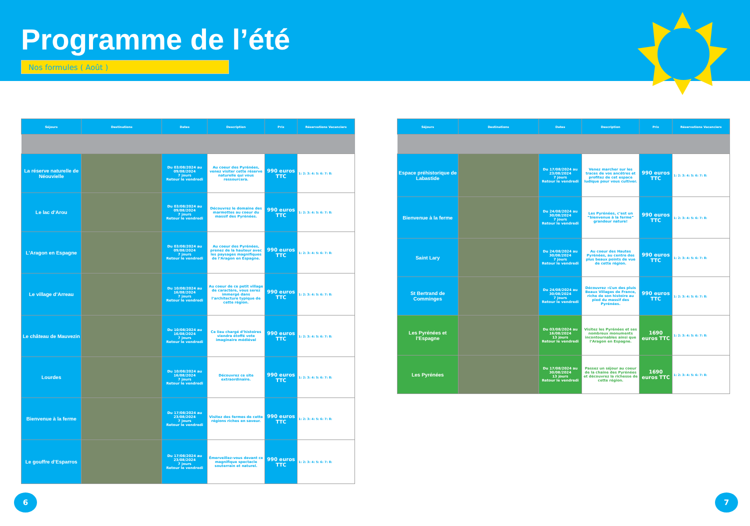Programme de l’été
Nos formules ( Août )
| Séjours | Destinations | Dates | Description | Prix | Réservations Vacanciers |
| --- | --- | --- | --- | --- | --- |
| La réserve naturelle de Néouvielle | | Du 03/08/2024 au 09/08/2024 7 jours Retour le vendredi | Au coeur des Pyrénées, venez visiter cette réserve naturelle qui vous ressourcera. | 990 euros TTC | 1: 2: 3: 4: 5: 6: 7: 8: |
| Le lac d’Arou | | Du 03/08/2024 au 09/08/2024 7 jours Retour le vendredi | Découvrez le domaine des marmottes au coeur du massif des Pyrénées. | 990 euros TTC | 1: 2: 3: 4: 5: 6: 7: 8: |
| L’Aragon en Espagne | | Du 03/08/2024 au 09/08/2024 7 jours Retour le vendredi | Au coeur des Pyrénées, prenez de la hauteur avec les paysages magnifiques de l’Aragon en Espagne. | 990 euros TTC | 1: 2: 3: 4: 5: 6: 7: 8: |
| Le village d’Arreau | | Du 10/08/2024 au 16/08/2024 7 jours Retour le vendredi | Au coeur de ce petit village de caractère, vous serez immergé dans l’architecture typique de cette région. | 990 euros TTC | 1: 2: 3: 4: 5: 6: 7: 8: |
| Le château de Mauvezin | | Du 10/08/2024 au 16/08/2024 7 jours Retour le vendredi | Ce lieu chargé d’histoires viendra étoffé vote imaginaire médiéval | 990 euros TTC | 1: 2: 3: 4: 5: 6: 7: 8: |
| Lourdes | | Du 10/08/2024 au 16/08/2024 7 jours Retour le vendredi | Découvrez ce site extraordinaire. | 990 euros TTC | 1: 2: 3: 4: 5: 6: 7: 8: |
| Bienvenue à la ferme | | Du 17/08/2024 au 23/08/2024 7 jours Retour le vendredi | Visitez des fermes de cette régions riches en saveur. | 990 euros TTC | 1: 2: 3: 4: 5: 6: 7: 8: |
| Le gouffre d’Esparros | | Du 17/08/2024 au 23/08/2024 7 jours Retour le vendredi | Émerveillez-vous devant ce magnifique spectacle souterrain et naturel. | 990 euros TTC | 1: 2: 3: 4: 5: 6: 7: 8: |
| Séjours | Destinations | Dates | Description | Prix | Réservations Vacanciers |
| --- | --- | --- | --- | --- | --- |
| Espace préhistorique de Labastide | | Du 17/08/2024 au 23/08/2024 7 jours Retour le vendredi | Venez marcher sur les traces de vos ancêtres et profitez de cet espace ludique pour vous cultiver. | 990 euros TTC | 1: 2: 3: 4: 5: 6: 7: 8: |
| Bienvenue à la ferme | | Du 24/08/2024 au 30/08/2024 7 jours Retour le vendredi | Les Pyrénées, c’est un “bienvenue à la ferme” grandeur nature! | 990 euros TTC | 1: 2: 3: 4: 5: 6: 7: 8: |
| Saint Lary | | Du 24/08/2024 au 30/08/2024 7 jours Retour le vendredi | Au coeur des Hautes Pyrénées, au centre des plus beaux points de vue de cette région. | 990 euros TTC | 1: 2: 3: 4: 5: 6: 7: 8: |
| St Bertrand de Comminges | | Du 24/08/2024 au 30/08/2024 7 jours Retour le vendredi | Découvrez «L’un des pluis Beaux Villages de France, riche de son histoire au pied du massif des Pyrénées. | 990 euros TTC | 1: 2: 3: 4: 5: 6: 7: 8: |
| Les Pyrénées et l’Espagne | | Du 03/08/2024 au 16/08/2024 13 jours Retour le vendredi | Visitez les Pyrénées et ses nombreux monuments incontournables ainsi que l’Aragon en Espagne. | 1690 euros TTC | 1: 2: 3: 4: 5: 6: 7: 8: |
| Les Pyrénées | | Du 17/08/2024 au 30/08/2024 13 jours Retour le vendredi | Passez un séjour au coeur de la chaine des Pyrénées et découvrez la richesse de cette région. | 1690 euros TTC | 1: 2: 3: 4: 5: 6: 7: 8: |
6 7